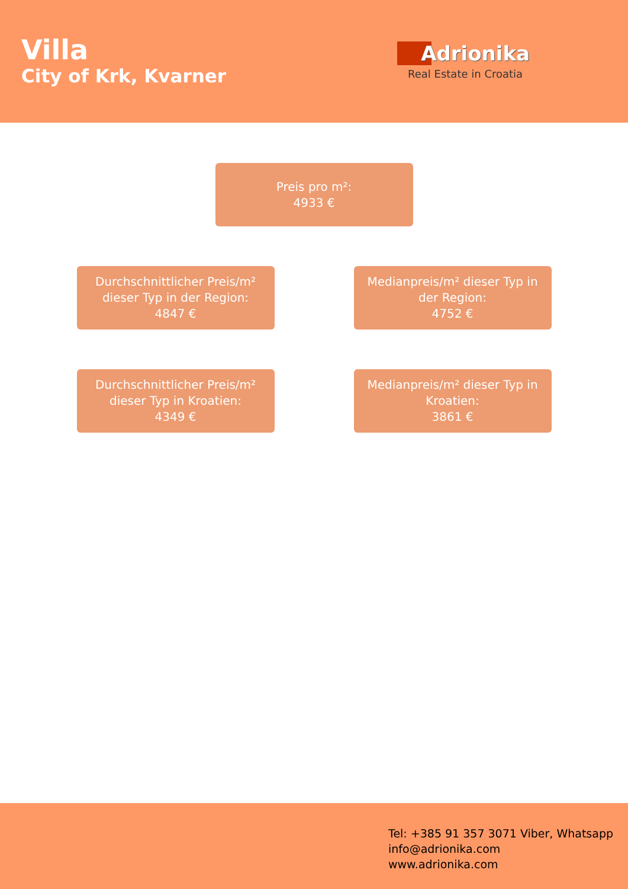Villa
City of Krk, Kvarner
Adrionika
Real Estate in Croatia
Preis pro m²:
4933 €
Durchschnittlicher Preis/m²
dieser Typ in der Region:
4847 €
Medianpreis/m² dieser Typ in
der Region:
4752 €
Durchschnittlicher Preis/m²
dieser Typ in Kroatien:
4349 €
Medianpreis/m² dieser Typ in
Kroatien:
3861 €
Tel: +385 91 357 3071 Viber, Whatsapp
info@adrionika.com
www.adrionika.com